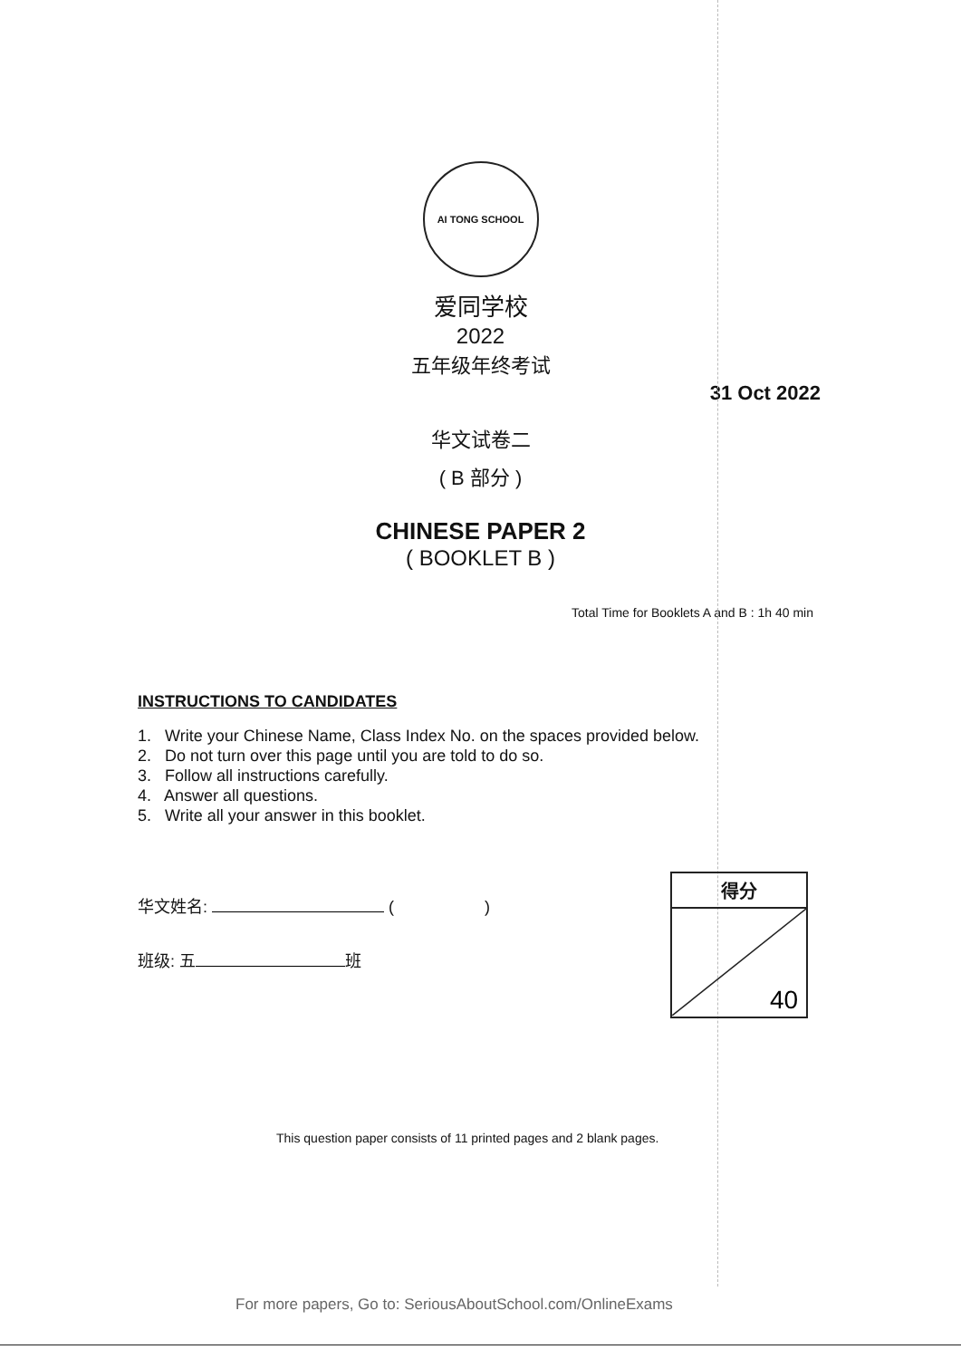AI TONG SCHOOL
爱同学校
2022
五年级年终考试
31 Oct 2022
华文试卷二
( B 部分 )
CHINESE PAPER 2
( BOOKLET B )
Total Time for Booklets A and B : 1h 40 min
INSTRUCTIONS TO CANDIDATES
1. Write your Chinese Name, Class Index No. on the spaces provided below.
2. Do not turn over this page until you are told to do so.
3. Follow all instructions carefully.
4. Answer all questions.
5. Write all your answer in this booklet.
华文姓名: ( )
班级: 五 班
得分
40
This question paper consists of 11 printed pages and 2 blank pages.
For more papers, Go to: SeriousAboutSchool.com/OnlineExams